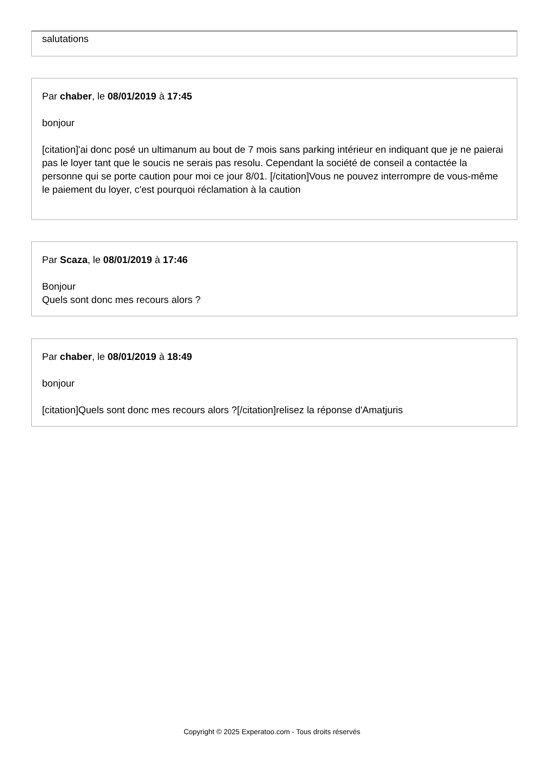salutations
Par chaber, le 08/01/2019 à 17:45
bonjour
[citation]'ai donc posé un ultimanum au bout de 7 mois sans parking intérieur en indiquant que je ne paierai pas le loyer tant que le soucis ne serais pas resolu. Cependant la société de conseil a contactée la personne qui se porte caution pour moi ce jour 8/01. [/citation]Vous ne pouvez interrompre de vous-même le paiement du loyer, c'est pourquoi réclamation à la caution
Par Scaza, le 08/01/2019 à 17:46
Bonjour
Quels sont donc mes recours alors ?
Par chaber, le 08/01/2019 à 18:49
bonjour
[citation]Quels sont donc mes recours alors ?[/citation]relisez la réponse d'Amatjuris
Copyright © 2025 Experatoo.com - Tous droits réservés